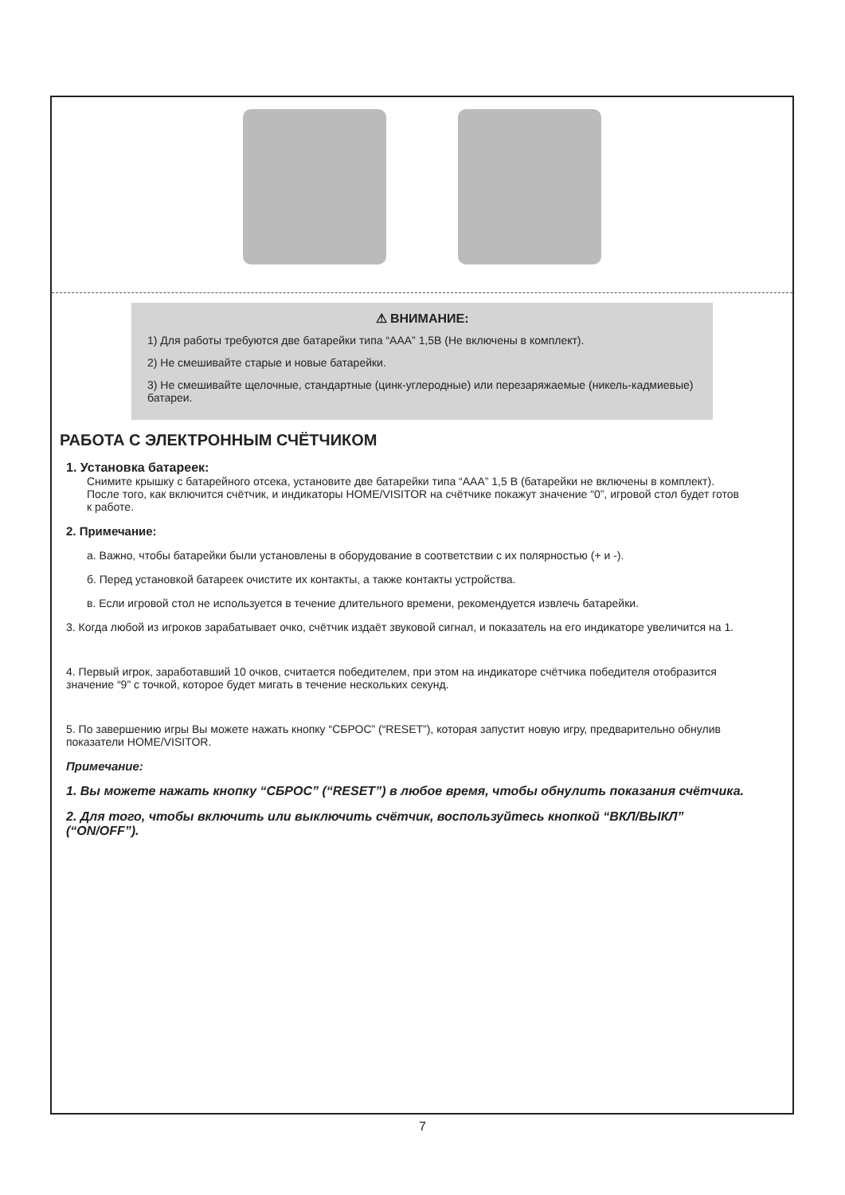⚠ ВНИМАНИЕ:
1) Для работы требуются две батарейки типа “AAA” 1,5В (Не включены в комплект).
2) Не смешивайте старые и новые батарейки.
3) Не смешивайте щелочные, стандартные (цинк-углеродные) или перезаряжаемые (никель-кадмиевые) батареи.
РАБОТА С ЭЛЕКТРОННЫМ СЧЁТЧИКОМ
1. Установка батареек:
Снимите крышку с батарейного отсека, установите две батарейки типа “AAA” 1,5 В (батарейки не включены в комплект). После того, как включится счётчик, и индикаторы HOME/VISITOR на счётчике покажут значение “0”, игровой стол будет готов к работе.
2. Примечание:
а. Важно, чтобы батарейки были установлены в оборудование в соответствии с их полярностью (+ и -).
б. Перед установкой батареек очистите их контакты, а также контакты устройства.
в. Если игровой стол не используется в течение длительного времени, рекомендуется извлечь батарейки.
3. Когда любой из игроков зарабатывает очко, счётчик издаёт звуковой сигнал, и показатель на его индикаторе увеличится на 1.
4. Первый игрок, заработавший 10 очков, считается победителем, при этом на индикаторе счётчика победителя отобразится значение “9” с точкой, которое будет мигать в течение нескольких секунд.
5. По завершению игры Вы можете нажать кнопку “СБРОС” (“RESET”), которая запустит новую игру, предварительно обнулив показатели HOME/VISITOR.
Примечание:
1. Вы можете нажать кнопку “СБРОС” (“RESET”) в любое время, чтобы обнулить показания счётчика.
2. Для того, чтобы включить или выключить счётчик, воспользуйтесь кнопкой “ВКЛ/ВЫКЛ” (“ON/OFF”).
7